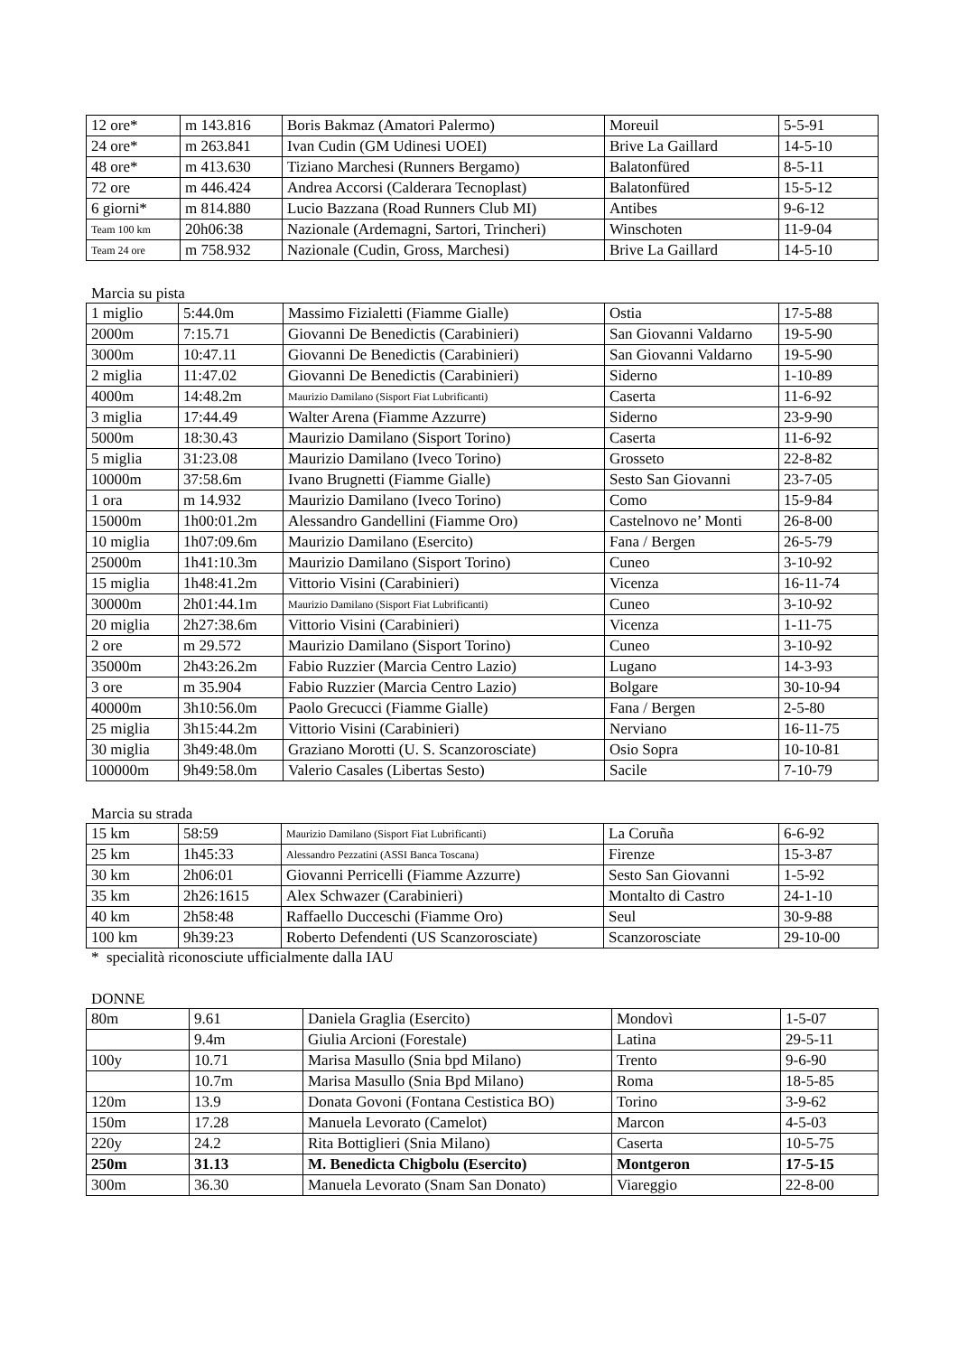| 12 ore* | m 143.816 | Boris Bakmaz (Amatori Palermo) | Moreuil | 5-5-91 |
| 24 ore* | m 263.841 | Ivan Cudin (GM Udinesi UOEI) | Brive La Gaillard | 14-5-10 |
| 48 ore* | m 413.630 | Tiziano Marchesi (Runners Bergamo) | Balatonfüred | 8-5-11 |
| 72 ore | m 446.424 | Andrea Accorsi (Calderara Tecnoplast) | Balatonfüred | 15-5-12 |
| 6 giorni* | m 814.880 | Lucio Bazzana (Road Runners Club MI) | Antibes | 9-6-12 |
| Team 100 km | 20h06:38 | Nazionale (Ardemagni, Sartori, Trincheri) | Winschoten | 11-9-04 |
| Team 24 ore | m 758.932 | Nazionale (Cudin, Gross, Marchesi) | Brive La Gaillard | 14-5-10 |
Marcia su pista
| 1 miglio | 5:44.0m | Massimo Fizialetti (Fiamme Gialle) | Ostia | 17-5-88 |
| 2000m | 7:15.71 | Giovanni De Benedictis (Carabinieri) | San Giovanni Valdarno | 19-5-90 |
| 3000m | 10:47.11 | Giovanni De Benedictis (Carabinieri) | San Giovanni Valdarno | 19-5-90 |
| 2 miglia | 11:47.02 | Giovanni De Benedictis (Carabinieri) | Siderno | 1-10-89 |
| 4000m | 14:48.2m | Maurizio Damilano (Sisport Fiat Lubrificanti) | Caserta | 11-6-92 |
| 3 miglia | 17:44.49 | Walter Arena (Fiamme Azzurre) | Siderno | 23-9-90 |
| 5000m | 18:30.43 | Maurizio Damilano (Sisport Torino) | Caserta | 11-6-92 |
| 5 miglia | 31:23.08 | Maurizio Damilano (Iveco Torino) | Grosseto | 22-8-82 |
| 10000m | 37:58.6m | Ivano Brugnetti (Fiamme Gialle) | Sesto San Giovanni | 23-7-05 |
| 1 ora | m 14.932 | Maurizio Damilano (Iveco Torino) | Como | 15-9-84 |
| 15000m | 1h00:01.2m | Alessandro Gandellini (Fiamme Oro) | Castelnovo ne’ Monti | 26-8-00 |
| 10 miglia | 1h07:09.6m | Maurizio Damilano (Esercito) | Fana / Bergen | 26-5-79 |
| 25000m | 1h41:10.3m | Maurizio Damilano (Sisport Torino) | Cuneo | 3-10-92 |
| 15 miglia | 1h48:41.2m | Vittorio Visini (Carabinieri) | Vicenza | 16-11-74 |
| 30000m | 2h01:44.1m | Maurizio Damilano (Sisport Fiat Lubrificanti) | Cuneo | 3-10-92 |
| 20 miglia | 2h27:38.6m | Vittorio Visini (Carabinieri) | Vicenza | 1-11-75 |
| 2 ore | m 29.572 | Maurizio Damilano (Sisport Torino) | Cuneo | 3-10-92 |
| 35000m | 2h43:26.2m | Fabio Ruzzier (Marcia Centro Lazio) | Lugano | 14-3-93 |
| 3 ore | m 35.904 | Fabio Ruzzier (Marcia Centro Lazio) | Bolgare | 30-10-94 |
| 40000m | 3h10:56.0m | Paolo Grecucci (Fiamme Gialle) | Fana / Bergen | 2-5-80 |
| 25 miglia | 3h15:44.2m | Vittorio Visini (Carabinieri) | Nerviano | 16-11-75 |
| 30 miglia | 3h49:48.0m | Graziano Morotti (U. S. Scanzorosciate) | Osio Sopra | 10-10-81 |
| 100000m | 9h49:58.0m | Valerio Casales (Libertas Sesto) | Sacile | 7-10-79 |
Marcia su strada
| 15 km | 58:59 | Maurizio Damilano (Sisport Fiat Lubrificanti) | La Coruña | 6-6-92 |
| 25 km | 1h45:33 | Alessandro Pezzatini (ASSI Banca Toscana) | Firenze | 15-3-87 |
| 30 km | 2h06:01 | Giovanni Perricelli (Fiamme Azzurre) | Sesto San Giovanni | 1-5-92 |
| 35 km | 2h26:1615 | Alex Schwazer (Carabinieri) | Montalto di Castro | 24-1-10 |
| 40 km | 2h58:48 | Raffaello Ducceschi (Fiamme Oro) | Seul | 30-9-88 |
| 100 km | 9h39:23 | Roberto Defendenti (US Scanzorosciate) | Scanzorosciate | 29-10-00 |
* specialità riconosciute ufficialmente dalla IAU
DONNE
| 80m | 9.61 | Daniela Graglia (Esercito) | Mondovì | 1-5-07 |
| | 9.4m | Giulia Arcioni (Forestale) | Latina | 29-5-11 |
| 100y | 10.71 | Marisa Masullo (Snia bpd Milano) | Trento | 9-6-90 |
| | 10.7m | Marisa Masullo (Snia Bpd Milano) | Roma | 18-5-85 |
| 120m | 13.9 | Donata Govoni (Fontana Cestistica BO) | Torino | 3-9-62 |
| 150m | 17.28 | Manuela Levorato (Camelot) | Marcon | 4-5-03 |
| 220y | 24.2 | Rita Bottiglieri (Snia Milano) | Caserta | 10-5-75 |
| 250m | 31.13 | M. Benedicta Chigbolu (Esercito) | Montgeron | 17-5-15 |
| 300m | 36.30 | Manuela Levorato (Snam San Donato) | Viareggio | 22-8-00 |